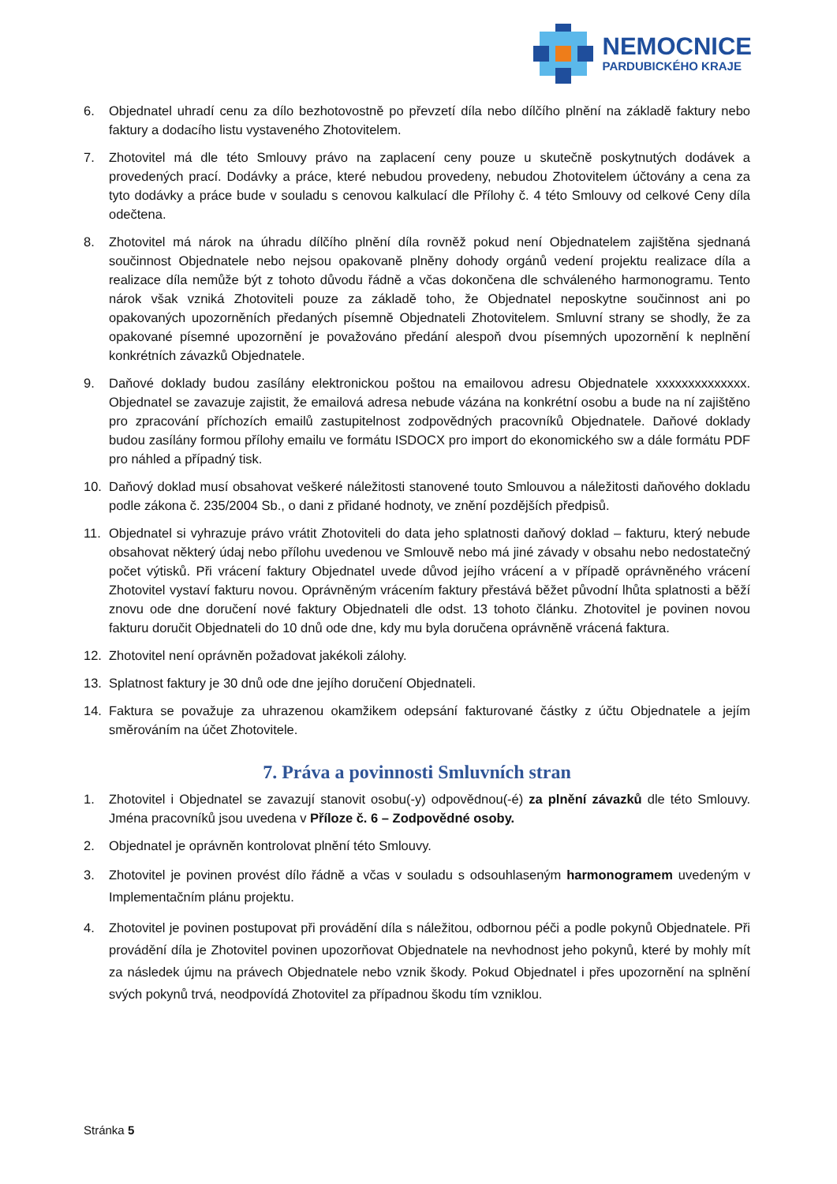NEMOCNICE
PARDUBICKÉHO KRAJE
6. Objednatel uhradí cenu za dílo bezhotovostně po převzetí díla nebo dílčího plnění na základě faktury nebo faktury a dodacího listu vystaveného Zhotovitelem.
7. Zhotovitel má dle této Smlouvy právo na zaplacení ceny pouze u skutečně poskytnutých dodávek a provedených prací. Dodávky a práce, které nebudou provedeny, nebudou Zhotovitelem účtovány a cena za tyto dodávky a práce bude v souladu s cenovou kalkulací dle Přílohy č. 4 této Smlouvy od celkové Ceny díla odečtena.
8. Zhotovitel má nárok na úhradu dílčího plnění díla rovněž pokud není Objednatelem zajištěna sjednaná součinnost Objednatele nebo nejsou opakovaně plněny dohody orgánů vedení projektu realizace díla a realizace díla nemůže být z tohoto důvodu řádně a včas dokončena dle schváleného harmonogramu. Tento nárok však vzniká Zhotoviteli pouze za základě toho, že Objednatel neposkytne součinnost ani po opakovaných upozorněních předaných písemně Objednateli Zhotovitelem. Smluvní strany se shodly, že za opakované písemné upozornění je považováno předání alespoň dvou písemných upozornění k neplnění konkrétních závazků Objednatele.
9. Daňové doklady budou zasílány elektronickou poštou na emailovou adresu Objednatele xxxxxxxxxxxxxx. Objednatel se zavazuje zajistit, že emailová adresa nebude vázána na konkrétní osobu a bude na ní zajištěno pro zpracování příchozích emailů zastupitelnost zodpovědných pracovníků Objednatele. Daňové doklady budou zasílány formou přílohy emailu ve formátu ISDOCX pro import do ekonomického sw a dále formátu PDF pro náhled a případný tisk.
10. Daňový doklad musí obsahovat veškeré náležitosti stanovené touto Smlouvou a náležitosti daňového dokladu podle zákona č. 235/2004 Sb., o dani z přidané hodnoty, ve znění pozdějších předpisů.
11. Objednatel si vyhrazuje právo vrátit Zhotoviteli do data jeho splatnosti daňový doklad – fakturu, který nebude obsahovat některý údaj nebo přílohu uvedenou ve Smlouvě nebo má jiné závady v obsahu nebo nedostatečný počet výtisků. Při vrácení faktury Objednatel uvede důvod jejího vrácení a v případě oprávněného vrácení Zhotovitel vystaví fakturu novou. Oprávněným vrácením faktury přestává běžet původní lhůta splatnosti a běží znovu ode dne doručení nové faktury Objednateli dle odst. 13 tohoto článku. Zhotovitel je povinen novou fakturu doručit Objednateli do 10 dnů ode dne, kdy mu byla doručena oprávněně vrácená faktura.
12. Zhotovitel není oprávněn požadovat jakékoli zálohy.
13. Splatnost faktury je 30 dnů ode dne jejího doručení Objednateli.
14. Faktura se považuje za uhrazenou okamžikem odepsání fakturované částky z účtu Objednatele a jejím směrováním na účet Zhotovitele.
7. Práva a povinnosti Smluvních stran
1. Zhotovitel i Objednatel se zavazují stanovit osobu(-y) odpovědnou(-é) za plnění závazků dle této Smlouvy. Jména pracovníků jsou uvedena v Příloze č. 6 – Zodpovědné osoby.
2. Objednatel je oprávněn kontrolovat plnění této Smlouvy.
3. Zhotovitel je povinen provést dílo řádně a včas v souladu s odsouhlaseným harmonogramem uvedeným v Implementačním plánu projektu.
4. Zhotovitel je povinen postupovat při provádění díla s náležitou, odbornou péči a podle pokynů Objednatele. Při provádění díla je Zhotovitel povinen upozorňovat Objednatele na nevhodnost jeho pokynů, které by mohly mít za následek újmu na právech Objednatele nebo vznik škody. Pokud Objednatel i přes upozornění na splnění svých pokynů trvá, neodpovídá Zhotovitel za případnou škodu tím vzniklou.
Stránka 5